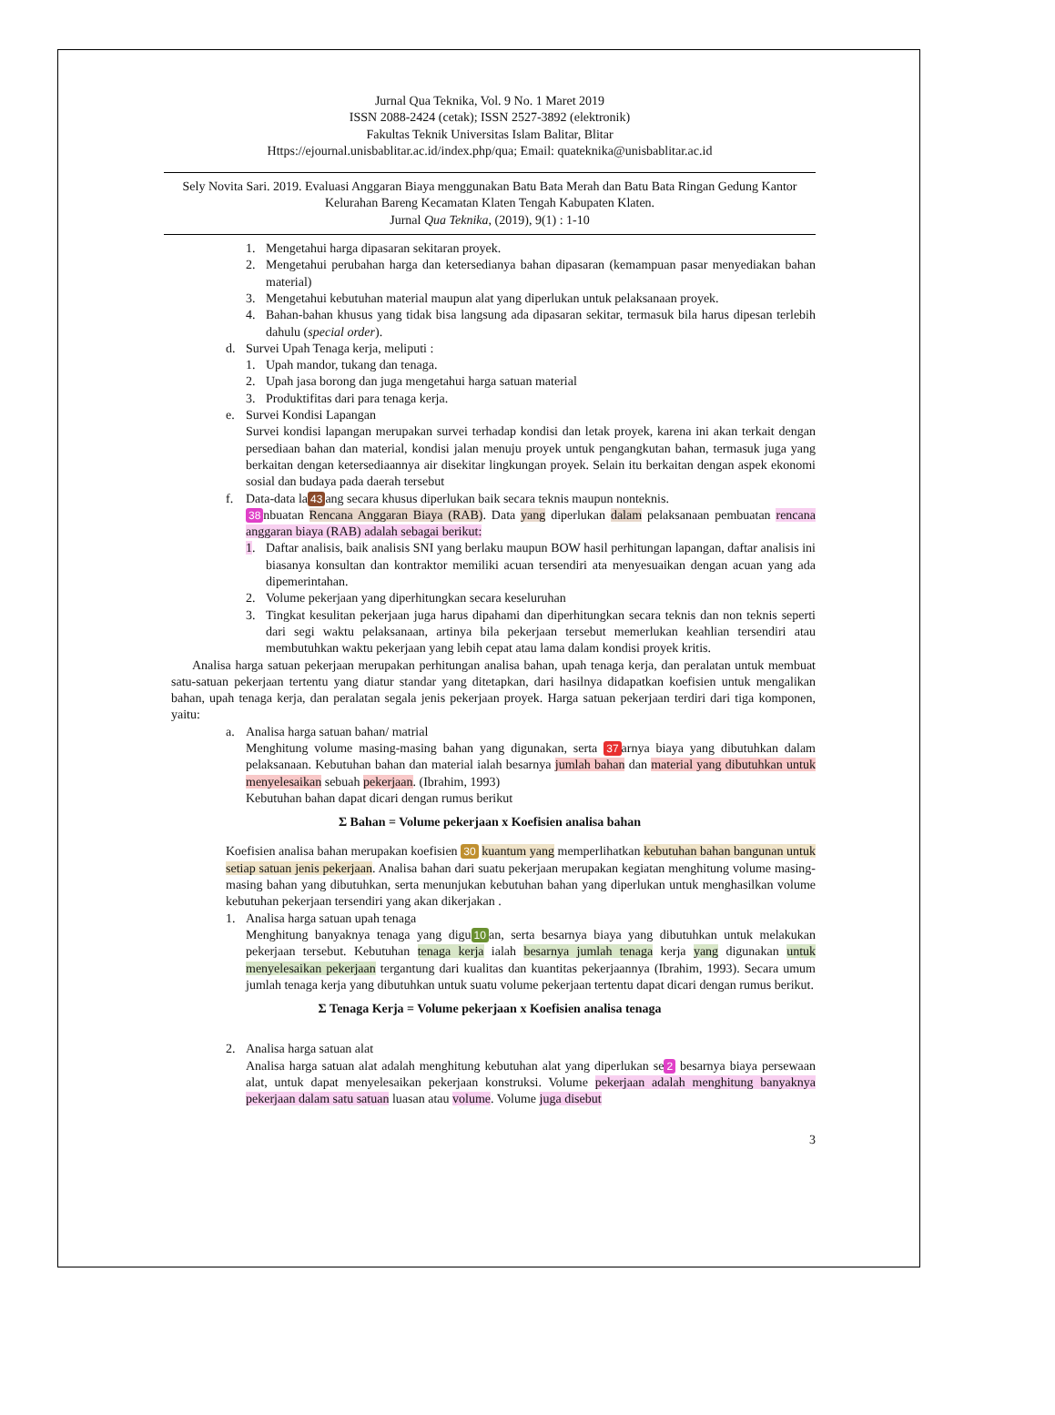Jurnal Qua Teknika, Vol. 9 No. 1 Maret 2019
ISSN 2088-2424 (cetak); ISSN 2527-3892 (elektronik)
Fakultas Teknik Universitas Islam Balitar, Blitar
Https://ejournal.unisbablitar.ac.id/index.php/qua; Email: quateknika@unisbablitar.ac.id
Sely Novita Sari. 2019. Evaluasi Anggaran Biaya menggunakan Batu Bata Merah dan Batu Bata Ringan Gedung Kantor Kelurahan Bareng Kecamatan Klaten Tengah Kabupaten Klaten.
Jurnal Qua Teknika, (2019), 9(1) : 1-10
1. Mengetahui harga dipasaran sekitaran proyek.
2. Mengetahui perubahan harga dan ketersedianya bahan dipasaran (kemampuan pasar menyediakan bahan material)
3. Mengetahui kebutuhan material maupun alat yang diperlukan untuk pelaksanaan proyek.
4. Bahan-bahan khusus yang tidak bisa langsung ada dipasaran sekitar, termasuk bila harus dipesan terlebih dahulu (special order).
d. Survei Upah Tenaga kerja, meliputi :
1. Upah mandor, tukang dan tenaga.
2. Upah jasa borong dan juga mengetahui harga satuan material
3. Produktifitas dari para tenaga kerja.
e. Survei Kondisi Lapangan
Survei kondisi lapangan merupakan survei terhadap kondisi dan letak proyek, karena ini akan terkait dengan persediaan bahan dan material, kondisi jalan menuju proyek untuk pengangkutan bahan, termasuk juga yang berkaitan dengan ketersediaannya air disekitar lingkungan proyek. Selain itu berkaitan dengan aspek ekonomi sosial dan budaya pada daerah tersebut
f. Data-data la 43 ang secara khusus diperlukan baik secara teknis maupun nonteknis.
38 nbuatan Rencana Anggaran Biaya (RAB). Data yang diperlukan dalam pelaksanaan pembuatan rencana anggaran biaya (RAB) adalah sebagai berikut:
1. Daftar analisis, baik analisis SNI yang berlaku maupun BOW hasil perhitungan lapangan, daftar analisis ini biasanya konsultan dan kontraktor memiliki acuan tersendiri ata menyesuaikan dengan acuan yang ada dipemerintahan.
2. Volume pekerjaan yang diperhitungkan secara keseluruhan
3. Tingkat kesulitan pekerjaan juga harus dipahami dan diperhitungkan secara teknis dan non teknis seperti dari segi waktu pelaksanaan, artinya bila pekerjaan tersebut memerlukan keahlian tersendiri atau membutuhkan waktu pekerjaan yang lebih cepat atau lama dalam kondisi proyek kritis.
Analisa harga satuan pekerjaan merupakan perhitungan analisa bahan, upah tenaga kerja, dan peralatan untuk membuat satu-satuan pekerjaan tertentu yang diatur standar yang ditetapkan, dari hasilnya didapatkan koefisien untuk mengalikan bahan, upah tenaga kerja, dan peralatan segala jenis pekerjaan proyek. Harga satuan pekerjaan terdiri dari tiga komponen, yaitu:
a. Analisa harga satuan bahan/ matrial
Menghitung volume masing-masing bahan yang digunakan, serta 37 arnya biaya yang dibutuhkan dalam pelaksanaan. Kebutuhan bahan dan material ialah besarnya jumlah bahan dan material yang dibutuhkan untuk menyelesaikan sebuah pekerjaan. (Ibrahim, 1993)
Kebutuhan bahan dapat dicari dengan rumus berikut
Σ Bahan = Volume pekerjaan x Koefisien analisa bahan
Koefisien analisa bahan merupakan koefisien 30 kuantum yang memperlihatkan kebutuhan bahan bangunan untuk setiap satuan jenis pekerjaan. Analisa bahan dari suatu pekerjaan merupakan kegiatan menghitung volume masing-masing bahan yang dibutuhkan, serta menunjukan kebutuhan bahan yang diperlukan untuk menghasilkan volume kebutuhan pekerjaan tersendiri yang akan dikerjakan .
1. Analisa harga satuan upah tenaga
Menghitung banyaknya tenaga yang digu 10 an, serta besarnya biaya yang dibutuhkan untuk melakukan pekerjaan tersebut. Kebutuhan tenaga kerja ialah besarnya jumlah tenaga kerja yang digunakan untuk menyelesaikan pekerjaan tergantung dari kualitas dan kuantitas pekerjaannya (Ibrahim, 1993). Secara umum jumlah tenaga kerja yang dibutuhkan untuk suatu volume pekerjaan tertentu dapat dicari dengan rumus berikut.
Σ Tenaga Kerja = Volume pekerjaan x Koefisien analisa tenaga
2. Analisa harga satuan alat
Analisa harga satuan alat adalah menghitung kebutuhan alat yang diperlukan se 2 besarnya biaya persewaan alat, untuk dapat menyelesaikan pekerjaan konstruksi. Volume pekerjaan adalah menghitung banyaknya pekerjaan dalam satu satuan luasan atau volume. Volume juga disebut
3